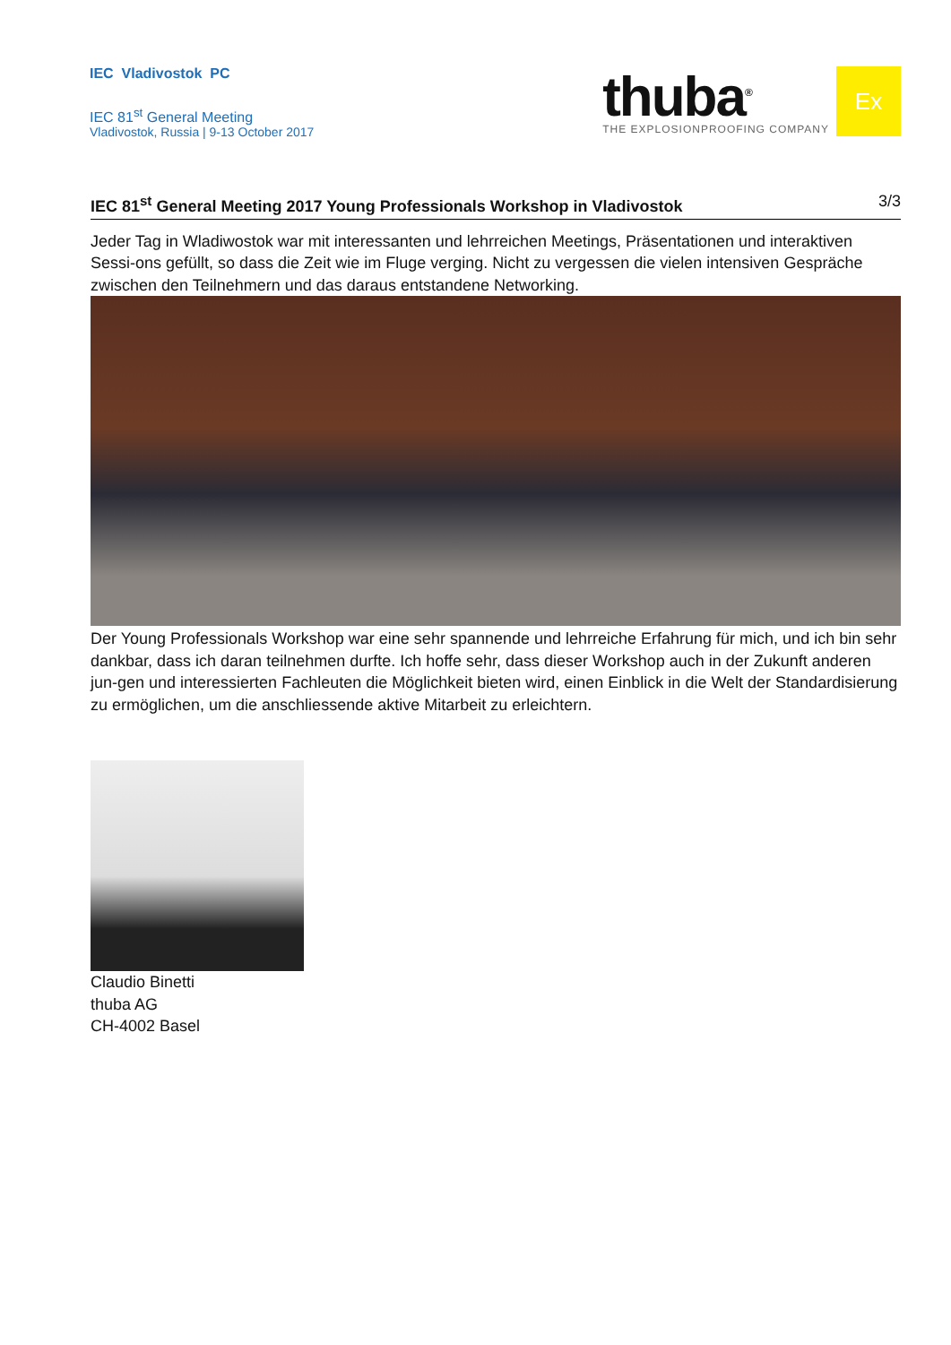IEC Vladivostok PC
IEC 81<sup>st</sup> General Meeting
Vladivostok, Russia | 9-13 October 2017
thuba<sup>®</sup>
THE EXPLOSIONPROOFING COMPANY
Ex
IEC 81<sup>st</sup> General Meeting 2017 Young Professionals Workshop in Vladivostok 3/3
Jeder Tag in Wladiwostok war mit interessanten und lehrreichen Meetings, Präsentationen und interaktiven Sessi-ons gefüllt, so dass die Zeit wie im Fluge verging. Nicht zu vergessen die vielen intensiven Gespräche zwischen den Teilnehmern und das daraus entstandene Networking.
Der Young Professionals Workshop war eine sehr spannende und lehrreiche Erfahrung für mich, und ich bin sehr dankbar, dass ich daran teilnehmen durfte. Ich hoffe sehr, dass dieser Workshop auch in der Zukunft anderen jun-gen und interessierten Fachleuten die Möglichkeit bieten wird, einen Einblick in die Welt der Standardisierung zu ermöglichen, um die anschliessende aktive Mitarbeit zu erleichtern.
Claudio Binetti
thuba AG
CH-4002 Basel